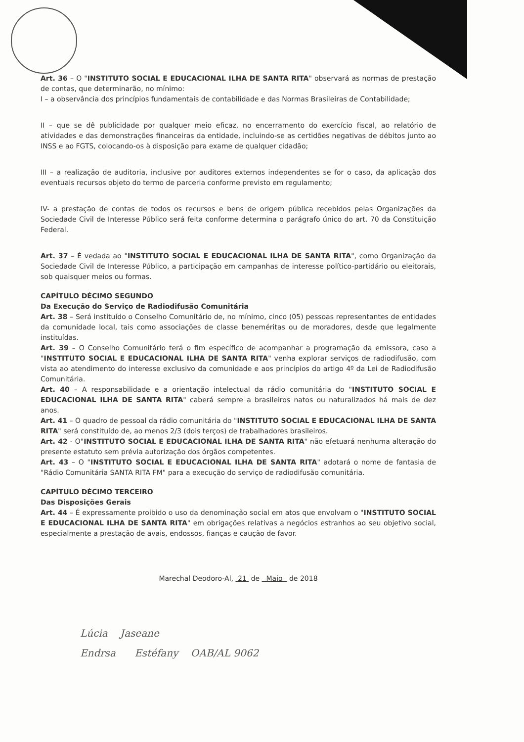Art. 36 – O "INSTITUTO SOCIAL E EDUCACIONAL ILHA DE SANTA RITA" observará as normas de prestação de contas, que determinarão, no mínimo:
I – a observância dos princípios fundamentais de contabilidade e das Normas Brasileiras de Contabilidade;
II – que se dê publicidade por qualquer meio eficaz, no encerramento do exercício fiscal, ao relatório de atividades e das demonstrações financeiras da entidade, incluindo-se as certidões negativas de débitos junto ao INSS e ao FGTS, colocando-os à disposição para exame de qualquer cidadão;
III – a realização de auditoria, inclusive por auditores externos independentes se for o caso, da aplicação dos eventuais recursos objeto do termo de parceria conforme previsto em regulamento;
IV- a prestação de contas de todos os recursos e bens de origem pública recebidos pelas Organizações da Sociedade Civil de Interesse Público será feita conforme determina o parágrafo único do art. 70 da Constituição Federal.
Art. 37 – É vedada ao "INSTITUTO SOCIAL E EDUCACIONAL ILHA DE SANTA RITA", como Organização da Sociedade Civil de Interesse Público, a participação em campanhas de interesse político-partidário ou eleitorais, sob quaisquer meios ou formas.
CAPÍTULO DÉCIMO SEGUNDO
Da Execução do Serviço de Radiodifusão Comunitária
Art. 38 – Será instituído o Conselho Comunitário de, no mínimo, cinco (05) pessoas representantes de entidades da comunidade local, tais como associações de classe beneméritas ou de moradores, desde que legalmente instituídas.
Art. 39 – O Conselho Comunitário terá o fim específico de acompanhar a programação da emissora, caso a "INSTITUTO SOCIAL E EDUCACIONAL ILHA DE SANTA RITA" venha explorar serviços de radiodifusão, com vista ao atendimento do interesse exclusivo da comunidade e aos princípios do artigo 4º da Lei de Radiodifusão Comunitária.
Art. 40 – A responsabilidade e a orientação intelectual da rádio comunitária do "INSTITUTO SOCIAL E EDUCACIONAL ILHA DE SANTA RITA" caberá sempre a brasileiros natos ou naturalizados há mais de dez anos.
Art. 41 – O quadro de pessoal da rádio comunitária do "INSTITUTO SOCIAL E EDUCACIONAL ILHA DE SANTA RITA" será constituído de, ao menos 2/3 (dois terços) de trabalhadores brasileiros.
Art. 42 - O"INSTITUTO SOCIAL E EDUCACIONAL ILHA DE SANTA RITA" não efetuará nenhuma alteração do presente estatuto sem prévia autorização dos órgãos competentes.
Art. 43 – O "INSTITUTO SOCIAL E EDUCACIONAL ILHA DE SANTA RITA" adotará o nome de fantasia de "Rádio Comunitária SANTA RITA FM" para a execução do serviço de radiodifusão comunitária.
CAPÍTULO DÉCIMO TERCEIRO
Das Disposições Gerais
Art. 44 – É expressamente proibido o uso da denominação social em atos que envolvam o "INSTITUTO SOCIAL E EDUCACIONAL ILHA DE SANTA RITA" em obrigações relativas a negócios estranhos ao seu objetivo social, especialmente a prestação de avais, endossos, fianças e caução de favor.
Marechal Deodoro-Al, 21 de Maio de 2018
Lúcia Jaseane
Endrsa Estéfany OAB/AL 9062